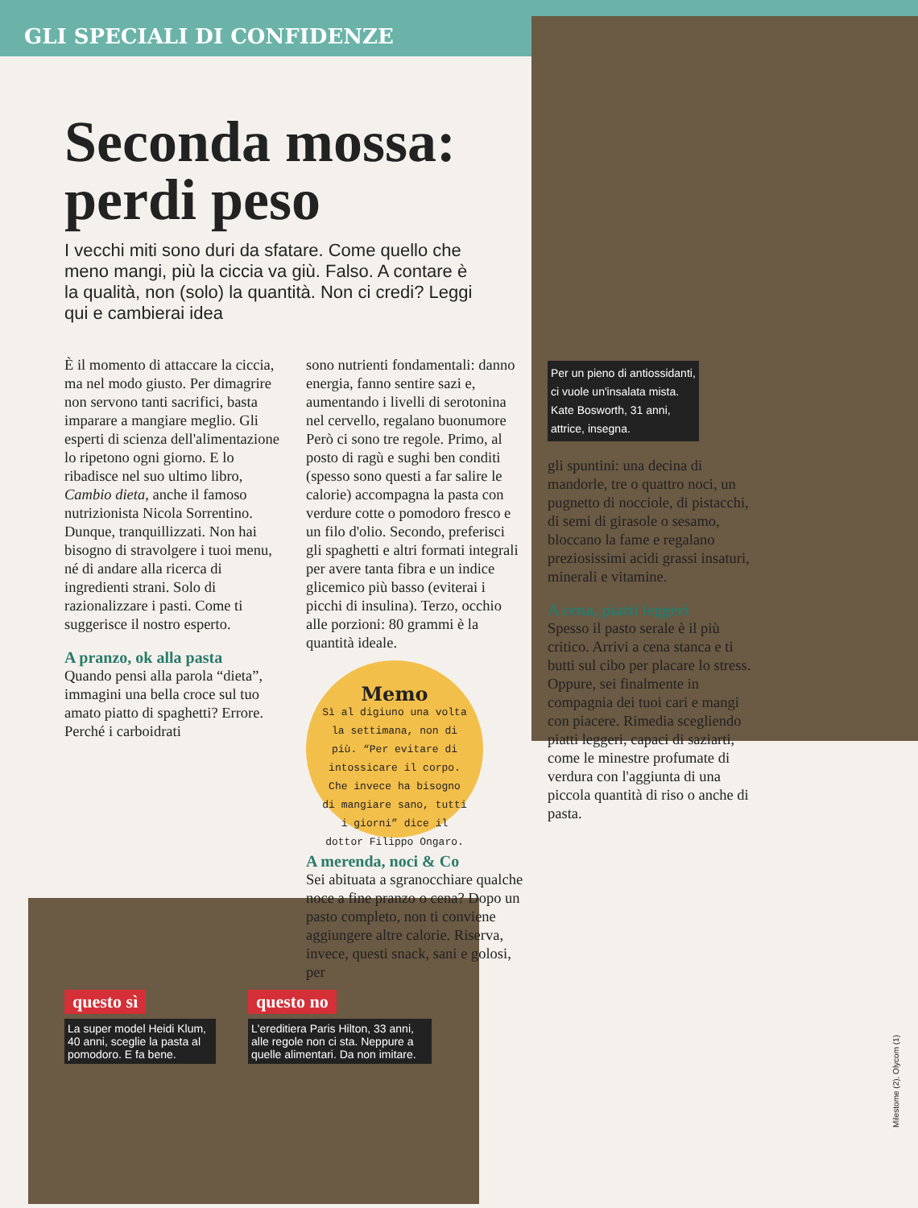GLI SPECIALI DI CONFIDENZE
Seconda mossa: perdi peso
I vecchi miti sono duri da sfatare. Come quello che meno mangi, più la ciccia va giù. Falso. A contare è la qualità, non (solo) la quantità. Non ci credi? Leggi qui e cambierai idea
È il momento di attaccare la ciccia, ma nel modo giusto. Per dimagrire non servono tanti sacrifici, basta imparare a mangiare meglio. Gli esperti di scienza dell'alimentazione lo ripetono ogni giorno. E lo ribadisce nel suo ultimo libro, Cambio dieta, anche il famoso nutrizionista Nicola Sorrentino. Dunque, tranquillizzati. Non hai bisogno di stravolgere i tuoi menu, né di andare alla ricerca di ingredienti strani. Solo di razionalizzare i pasti. Come ti suggerisce il nostro esperto.
A pranzo, ok alla pasta
Quando pensi alla parola “dieta”, immagini una bella croce sul tuo amato piatto di spaghetti? Errore. Perché i carboidrati
sono nutrienti fondamentali: danno energia, fanno sentire sazi e, aumentando i livelli di serotonina nel cervello, regalano buonumore Però ci sono tre regole. Primo, al posto di ragù e sughi ben conditi (spesso sono questi a far salire le calorie) accompagna la pasta con verdure cotte o pomodoro fresco e un filo d'olio. Secondo, preferisci gli spaghetti e altri formati integrali per avere tanta fibra e un indice glicemico più basso (eviterai i picchi di insulina). Terzo, occhio alle porzioni: 80 grammi è la quantità ideale.
Memo
Sì al digiuno una volta la settimana, non di più. “Per evitare di intossicare il corpo. Che invece ha bisogno di mangiare sano, tutti i giorni” dice il dottor Filippo Ongaro.
A merenda, noci & Co
Sei abituata a sgranocchiare qualche noce a fine pranzo o cena? Dopo un pasto completo, non ti conviene aggiungere altre calorie. Riserva, invece, questi snack, sani e golosi, per
Per un pieno di antiossidanti, ci vuole un'insalata mista. Kate Bosworth, 31 anni, attrice, insegna.
gli spuntini: una decina di mandorle, tre o quattro noci, un pugnetto di nocciole, di pistacchi, di semi di girasole o sesamo, bloccano la fame e regalano preziosissimi acidi grassi insaturi, minerali e vitamine.
A cena, piatti leggeri
Spesso il pasto serale è il più critico. Arrivi a cena stanca e ti butti sul cibo per placare lo stress. Oppure, sei finalmente in compagnia dei tuoi cari e mangi con piacere. Rimedia scegliendo piatti leggeri, capaci di saziarti, come le minestre profumate di verdura con l'aggiunta di una piccola quantità di riso o anche di pasta.
questo sì
La super model Heidi Klum, 40 anni, sceglie la pasta al pomodoro. E fa bene.
questo no
L'ereditiera Paris Hilton, 33 anni, alle regole non ci sta. Neppure a quelle alimentari. Da non imitare.
Milestome (2), Olycom (1)